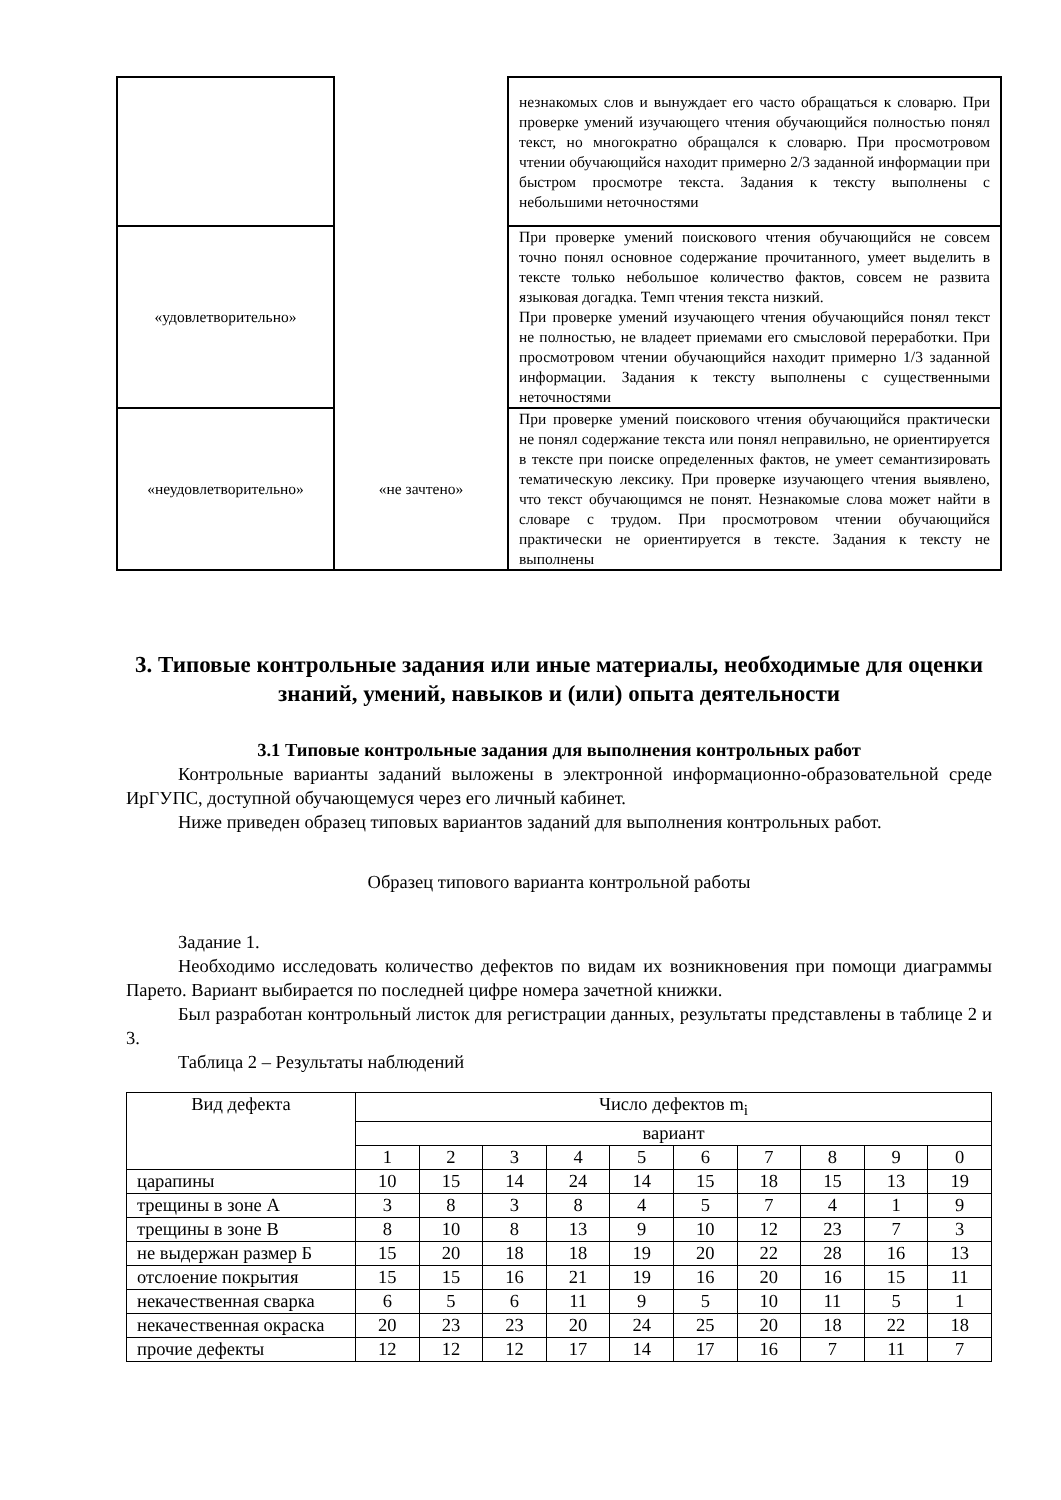| | | незнакомых слов и вынуждает его часто обращаться к словарю. При проверке умений изучающего чтения обучающийся полностью понял текст, но многократно обращался к словарю. При просмотровом чтении обучающийся находит примерно 2/3 заданной информации при быстром просмотре текста. Задания к тексту выполнены с небольшими неточностями |
| «удовлетворительно» | | При проверке умений поискового чтения обучающийся не совсем точно понял основное содержание прочитанного, умеет выделить в тексте только небольшое количество фактов, совсем не развита языковая догадка. Темп чтения текста низкий. При проверке умений изучающего чтения обучающийся понял текст не полностью, не владеет приемами его смысловой переработки. При просмотровом чтении обучающийся находит примерно 1/3 заданной информации. Задания к тексту выполнены с существенными неточностями |
| «неудовлетворительно» | «не зачтено» | При проверке умений поискового чтения обучающийся практически не понял содержание текста или понял неправильно, не ориентируется в тексте при поиске определенных фактов, не умеет семантизировать тематическую лексику. При проверке изучающего чтения выявлено, что текст обучающимся не понят. Незнакомые слова может найти в словаре с трудом. При просмотровом чтении обучающийся практически не ориентируется в тексте. Задания к тексту не выполнены |
3. Типовые контрольные задания или иные материалы, необходимые для оценки знаний, умений, навыков и (или) опыта деятельности
3.1 Типовые контрольные задания для выполнения контрольных работ
Контрольные варианты заданий выложены в электронной информационно-образовательной среде ИрГУПС, доступной обучающемуся через его личный кабинет.
Ниже приведен образец типовых вариантов заданий для выполнения контрольных работ.
Образец типового варианта контрольной работы
Задание 1.
Необходимо исследовать количество дефектов по видам их возникновения при помощи диаграммы Парето. Вариант выбирается по последней цифре номера зачетной книжки.
Был разработан контрольный листок для регистрации данных, результаты представлены в таблице 2 и 3.
Таблица 2 – Результаты наблюдений
| Вид дефекта | Число дефектов m<sub>i</sub> | | | | | | | | | |
| | вариант | | | | | | | | | |
| | 1 | 2 | 3 | 4 | 5 | 6 | 7 | 8 | 9 | 0 |
| царапины | 10 | 15 | 14 | 24 | 14 | 15 | 18 | 15 | 13 | 19 |
| трещины в зоне А | 3 | 8 | 3 | 8 | 4 | 5 | 7 | 4 | 1 | 9 |
| трещины в зоне В | 8 | 10 | 8 | 13 | 9 | 10 | 12 | 23 | 7 | 3 |
| не выдержан размер Б | 15 | 20 | 18 | 18 | 19 | 20 | 22 | 28 | 16 | 13 |
| отслоение покрытия | 15 | 15 | 16 | 21 | 19 | 16 | 20 | 16 | 15 | 11 |
| некачественная сварка | 6 | 5 | 6 | 11 | 9 | 5 | 10 | 11 | 5 | 1 |
| некачественная окраска | 20 | 23 | 23 | 20 | 24 | 25 | 20 | 18 | 22 | 18 |
| прочие дефекты | 12 | 12 | 12 | 17 | 14 | 17 | 16 | 7 | 11 | 7 |